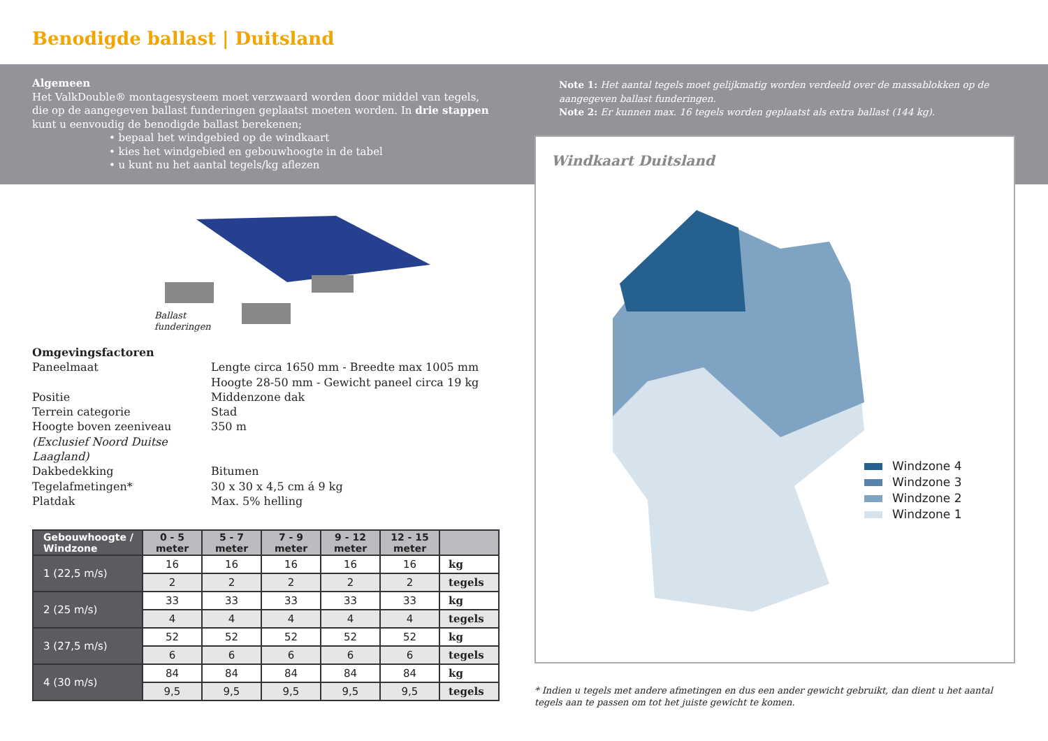Benodigde ballast | Duitsland
Algemeen
Het ValkDouble® montagesysteem moet verzwaard worden door middel van tegels, die op de aangegeven ballast funderingen geplaatst moeten worden. In drie stappen kunt u eenvoudig de benodigde ballast berekenen;
• bepaal het windgebied op de windkaart
• kies het windgebied en gebouwhoogte in de tabel
• u kunt nu het aantal tegels/kg aflezen
Note 1: Het aantal tegels moet gelijkmatig worden verdeeld over de massablokken op de aangegeven ballast funderingen.
Note 2: Er kunnen max. 16 tegels worden geplaatst als extra ballast (144 kg).
Ballast
funderingen
Omgevingsfactoren
Paneelmaat Lengte circa 1650 mm - Breedte max 1005 mm
Hoogte 28-50 mm - Gewicht paneel circa 19 kg
Positie Middenzone dak
Terrein categorie Stad
Hoogte boven zeeniveau 350 m
(Exclusief Noord Duitse Laagland)
Dakbedekking Bitumen
Tegelafmetingen* 30 x 30 x 4,5 cm á 9 kg
Platdak Max. 5% helling
| Gebouwhoogte / Windzone | 0 - 5 meter | 5 - 7 meter | 7 - 9 meter | 9 - 12 meter | 12 - 15 meter | |
| --- | --- | --- | --- | --- | --- | --- |
| 1 (22,5 m/s) | 16 | 16 | 16 | 16 | 16 | kg |
| | 2 | 2 | 2 | 2 | 2 | tegels |
| 2 (25 m/s) | 33 | 33 | 33 | 33 | 33 | kg |
| | 4 | 4 | 4 | 4 | 4 | tegels |
| 3 (27,5 m/s) | 52 | 52 | 52 | 52 | 52 | kg |
| | 6 | 6 | 6 | 6 | 6 | tegels |
| 4 (30 m/s) | 84 | 84 | 84 | 84 | 84 | kg |
| | 9,5 | 9,5 | 9,5 | 9,5 | 9,5 | tegels |
Windkaart Duitsland
Windzone 4
Windzone 3
Windzone 2
Windzone 1
* Indien u tegels met andere afmetingen en dus een ander gewicht gebruikt, dan dient u het aantal tegels aan te passen om tot het juiste gewicht te komen.